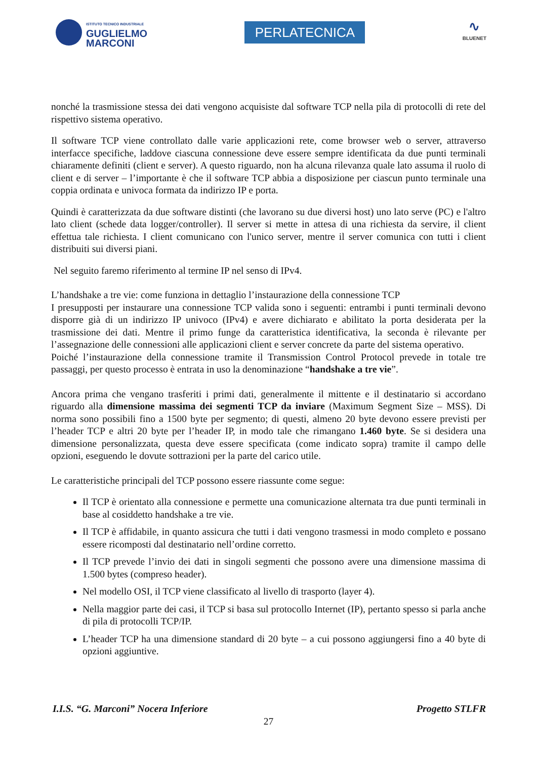ISTITUTO TECNICO INDUSTRIALE
GUGLIELMO
MARCONI
PERLATECNICA
∿
BLUENET
nonché la trasmissione stessa dei dati vengono acquisiste dal software TCP nella pila di protocolli di rete del rispettivo sistema operativo.
Il software TCP viene controllato dalle varie applicazioni rete, come browser web o server, attraverso interfacce specifiche, laddove ciascuna connessione deve essere sempre identificata da due punti terminali chiaramente definiti (client e server). A questo riguardo, non ha alcuna rilevanza quale lato assuma il ruolo di client e di server – l’importante è che il software TCP abbia a disposizione per ciascun punto terminale una coppia ordinata e univoca formata da indirizzo IP e porta.
Quindi è caratterizzata da due software distinti (che lavorano su due diversi host) uno lato serve (PC) e l'altro lato client (schede data logger/controller). Il server si mette in attesa di una richiesta da servire, il client effettua tale richiesta. I client comunicano con l'unico server, mentre il server comunica con tutti i client distribuiti sui diversi piani.
Nel seguito faremo riferimento al termine IP nel senso di IPv4.
L’handshake a tre vie: come funziona in dettaglio l’instaurazione della connessione TCP
I presupposti per instaurare una connessione TCP valida sono i seguenti: entrambi i punti terminali devono disporre già di un indirizzo IP univoco (IPv4) e avere dichiarato e abilitato la porta desiderata per la trasmissione dei dati. Mentre il primo funge da caratteristica identificativa, la seconda è rilevante per l’assegnazione delle connessioni alle applicazioni client e server concrete da parte del sistema operativo.
Poiché l’instaurazione della connessione tramite il Transmission Control Protocol prevede in totale tre passaggi, per questo processo è entrata in uso la denominazione “handshake a tre vie”.
Ancora prima che vengano trasferiti i primi dati, generalmente il mittente e il destinatario si accordano riguardo alla dimensione massima dei segmenti TCP da inviare (Maximum Segment Size – MSS). Di norma sono possibili fino a 1500 byte per segmento; di questi, almeno 20 byte devono essere previsti per l’header TCP e altri 20 byte per l’header IP, in modo tale che rimangano 1.460 byte. Se si desidera una dimensione personalizzata, questa deve essere specificata (come indicato sopra) tramite il campo delle opzioni, eseguendo le dovute sottrazioni per la parte del carico utile.
Le caratteristiche principali del TCP possono essere riassunte come segue:
Il TCP è orientato alla connessione e permette una comunicazione alternata tra due punti terminali in base al cosiddetto handshake a tre vie.
Il TCP è affidabile, in quanto assicura che tutti i dati vengono trasmessi in modo completo e possano essere ricomposti dal destinatario nell’ordine corretto.
Il TCP prevede l’invio dei dati in singoli segmenti che possono avere una dimensione massima di 1.500 bytes (compreso header).
Nel modello OSI, il TCP viene classificato al livello di trasporto (layer 4).
Nella maggior parte dei casi, il TCP si basa sul protocollo Internet (IP), pertanto spesso si parla anche di pila di protocolli TCP/IP.
L’header TCP ha una dimensione standard di 20 byte – a cui possono aggiungersi fino a 40 byte di opzioni aggiuntive.
I.I.S. “G. Marconi” Nocera Inferiore Progetto STLFR
27